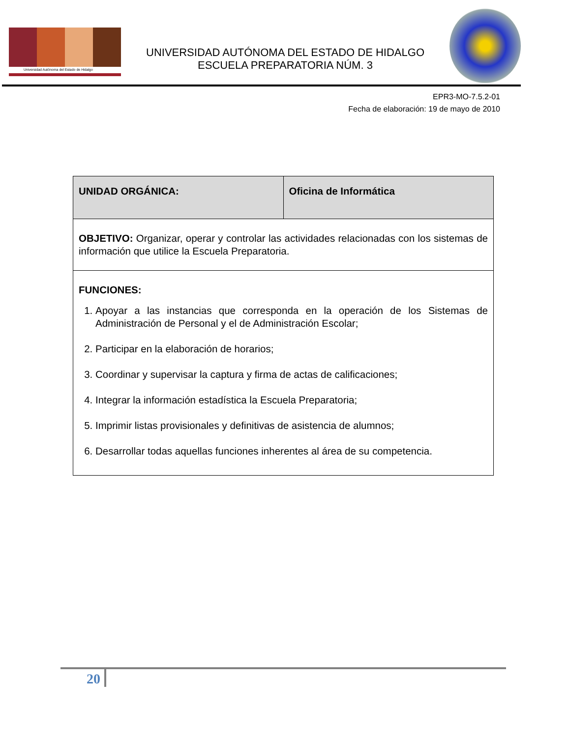Universidad Autónoma del Estado de Hidalgo
UNIVERSIDAD AUTÓNOMA DEL ESTADO DE HIDALGO
ESCUELA PREPARATORIA NÚM. 3
EPR3-MO-7.5.2-01
Fecha de elaboración: 19 de mayo de 2010
| UNIDAD ORGÁNICA: | Oficina de Informática |
| OBJETIVO: Organizar, operar y controlar las actividades relacionadas con los sistemas de información que utilice la Escuela Preparatoria. | |
| FUNCIONES: 1. Apoyar a las instancias que corresponda en la operación de los Sistemas de Administración de Personal y el de Administración Escolar; 2. Participar en la elaboración de horarios; 3. Coordinar y supervisar la captura y firma de actas de calificaciones; 4. Integrar la información estadística la Escuela Preparatoria; 5. Imprimir listas provisionales y definitivas de asistencia de alumnos; 6. Desarrollar todas aquellas funciones inherentes al área de su competencia. | |
20